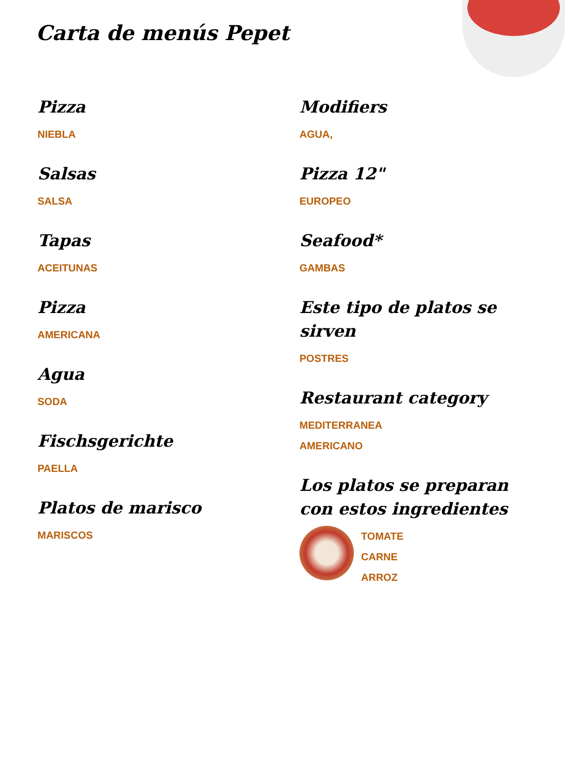Carta de menús Pepet
Pizza
NIEBLA
Salsas
SALSA
Tapas
ACEITUNAS
Pizza
AMERICANA
Agua
SODA
Fischsgerichte
PAELLA
Platos de marisco
MARISCOS
Modifiers
AGUA,
Pizza 12"
EUROPEO
Seafood*
GAMBAS
Este tipo de platos se sirven
POSTRES
Restaurant category
MEDITERRANEA
AMERICANO
Los platos se preparan con estos ingredientes
TOMATE
CARNE
ARROZ